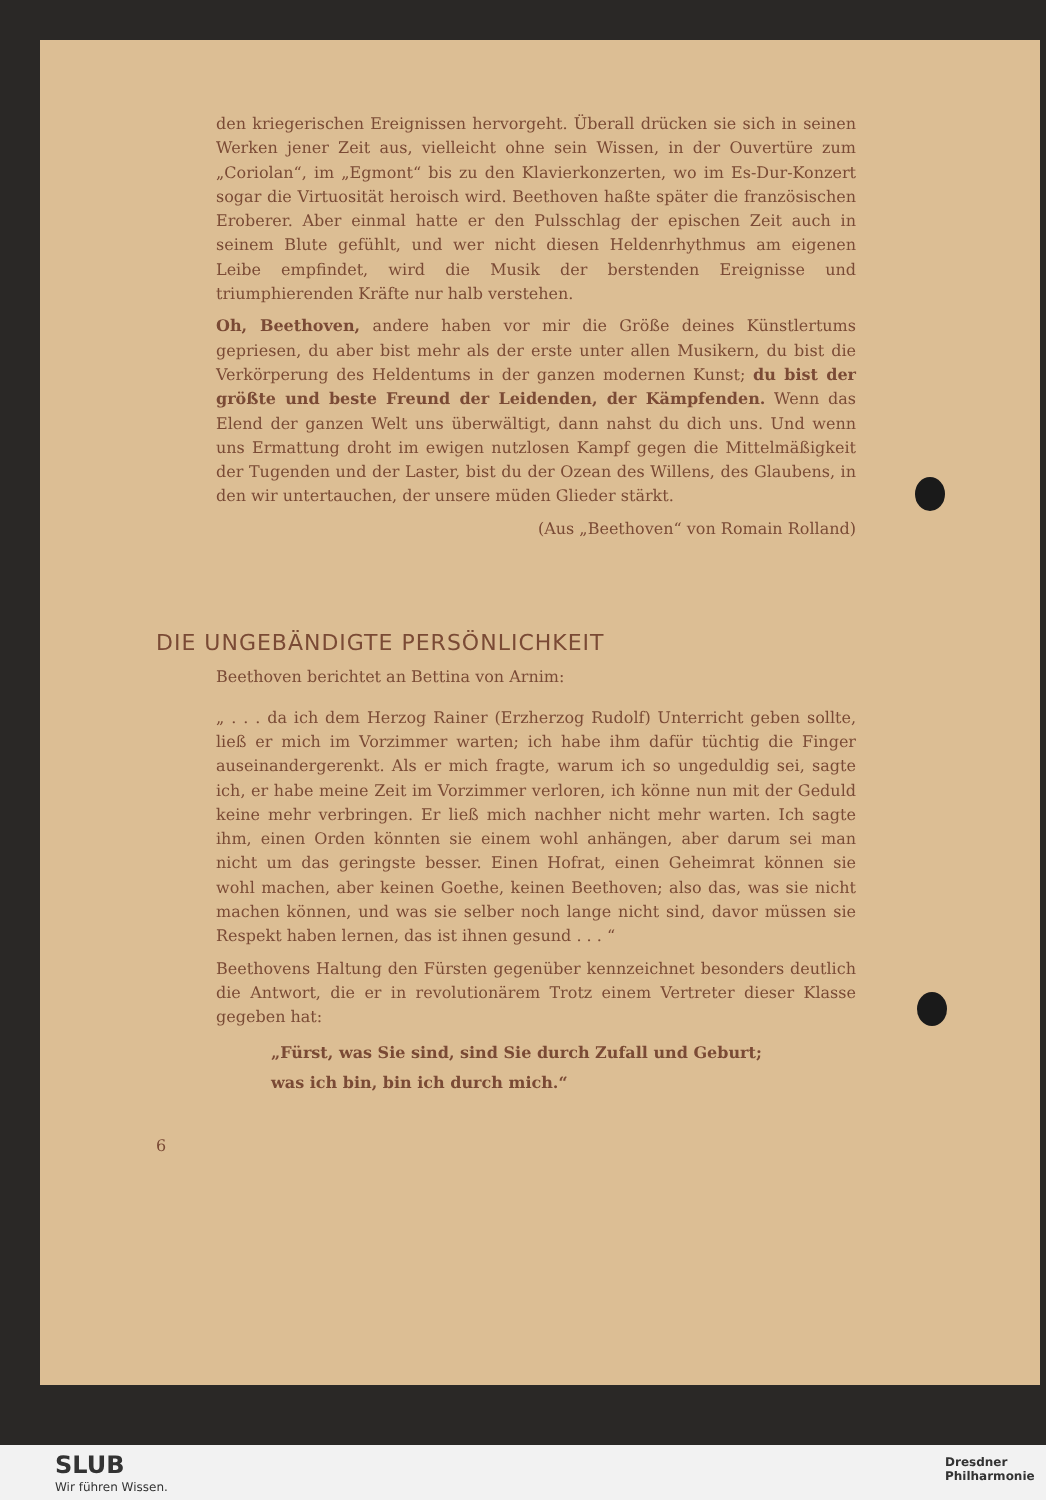den kriegerischen Ereignissen hervorgeht. Überall drücken sie sich in seinen Werken jener Zeit aus, vielleicht ohne sein Wissen, in der Ouvertüre zum „Coriolan“, im „Egmont“ bis zu den Klavierkonzerten, wo im Es-Dur-Konzert sogar die Virtuosität heroisch wird. Beethoven haßte später die französischen Eroberer. Aber einmal hatte er den Pulsschlag der epischen Zeit auch in seinem Blute gefühlt, und wer nicht diesen Heldenrhythmus am eigenen Leibe empfindet, wird die Musik der berstenden Ereignisse und triumphierenden Kräfte nur halb verstehen.
Oh, Beethoven, andere haben vor mir die Größe deines Künstlertums gepriesen, du aber bist mehr als der erste unter allen Musikern, du bist die Verkörperung des Heldentums in der ganzen modernen Kunst; du bist der größte und beste Freund der Leidenden, der Kämpfenden. Wenn das Elend der ganzen Welt uns überwältigt, dann nahst du dich uns. Und wenn uns Ermattung droht im ewigen nutzlosen Kampf gegen die Mittelmäßigkeit der Tugenden und der Laster, bist du der Ozean des Willens, des Glaubens, in den wir untertauchen, der unsere müden Glieder stärkt.
(Aus „Beethoven“ von Romain Rolland)
DIE UNGEBÄNDIGTE PERSÖNLICHKEIT
Beethoven berichtet an Bettina von Arnim:
„ . . . da ich dem Herzog Rainer (Erzherzog Rudolf) Unterricht geben sollte, ließ er mich im Vorzimmer warten; ich habe ihm dafür tüchtig die Finger auseinandergerenkt. Als er mich fragte, warum ich so ungeduldig sei, sagte ich, er habe meine Zeit im Vorzimmer verloren, ich könne nun mit der Geduld keine mehr verbringen. Er ließ mich nachher nicht mehr warten. Ich sagte ihm, einen Orden könnten sie einem wohl anhängen, aber darum sei man nicht um das geringste besser. Einen Hofrat, einen Geheimrat können sie wohl machen, aber keinen Goethe, keinen Beethoven; also das, was sie nicht machen können, und was sie selber noch lange nicht sind, davor müssen sie Respekt haben lernen, das ist ihnen gesund . . . “
Beethovens Haltung den Fürsten gegenüber kennzeichnet besonders deutlich die Antwort, die er in revolutionärem Trotz einem Vertreter dieser Klasse gegeben hat:
„Fürst, was Sie sind, sind Sie durch Zufall und Geburt;
was ich bin, bin ich durch mich.“
6
SLUB
Wir führen Wissen.
Dresdner
Philharmonie